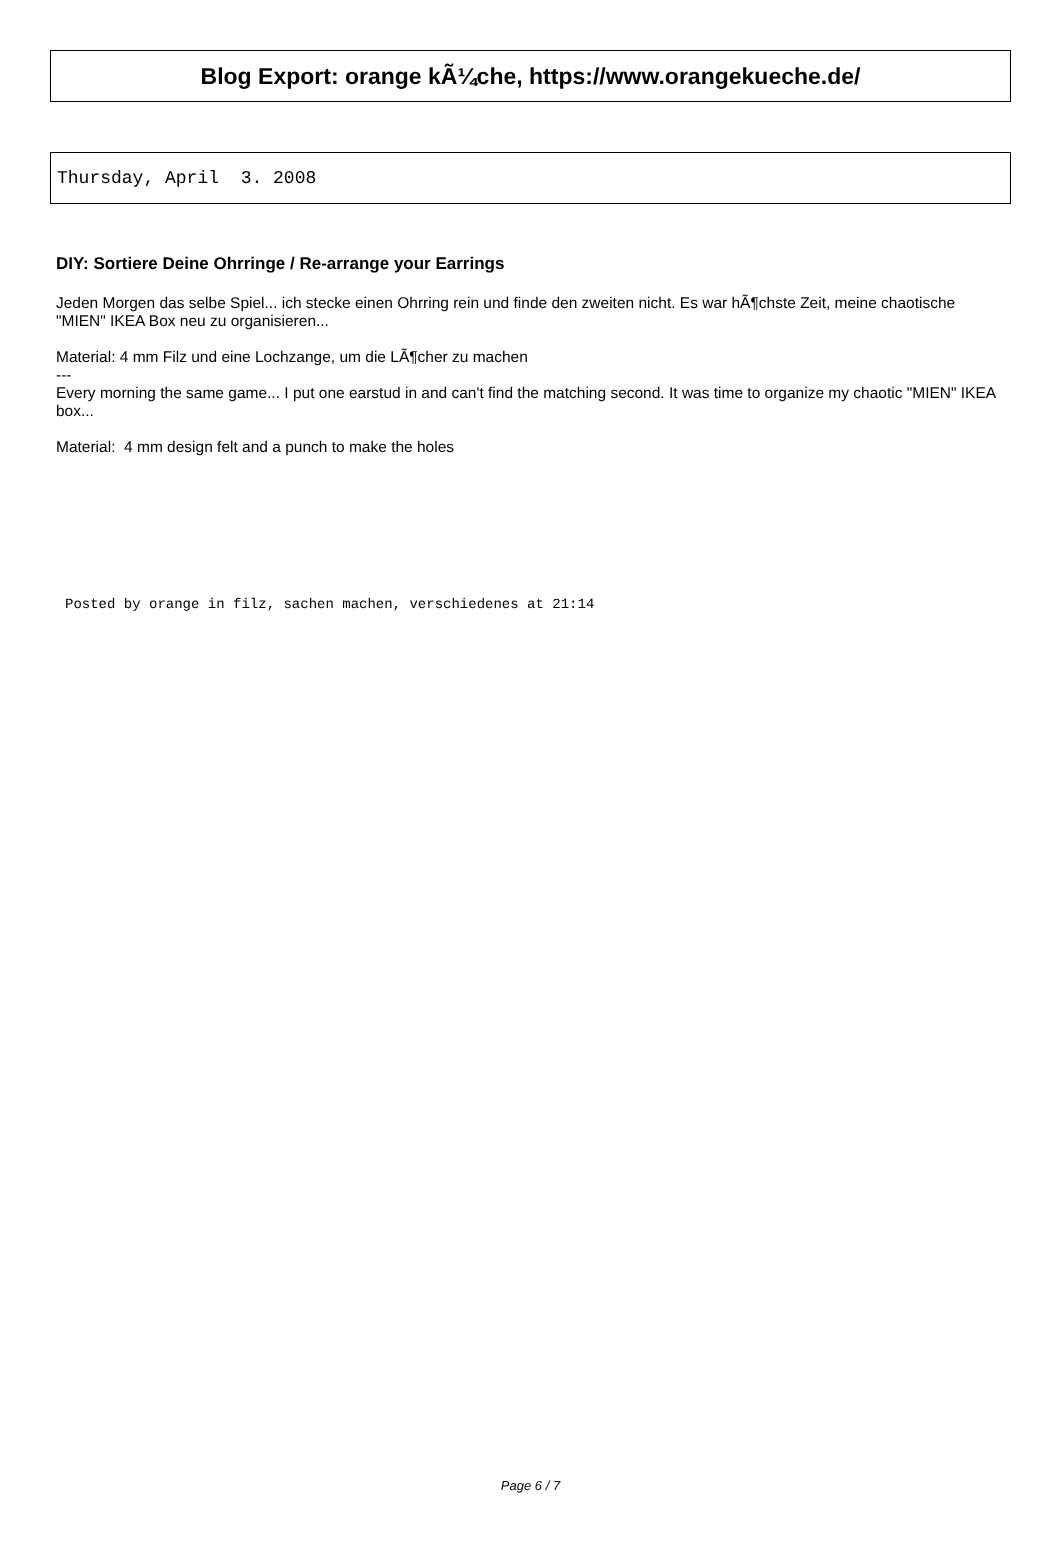Blog Export: orange kÃ¼che, https://www.orangekueche.de/
Thursday, April 3. 2008
DIY: Sortiere Deine Ohrringe / Re-arrange your Earrings
Jeden Morgen das selbe Spiel... ich stecke einen Ohrring rein und finde den zweiten nicht. Es war hÃ¶chste Zeit, meine chaotische "MIEN" IKEA Box neu zu organisieren...
Material: 4 mm Filz und eine Lochzange, um die LÃ¶cher zu machen
---
Every morning the same game... I put one earstud in and can't find the matching second. It was time to organize my chaotic "MIEN" IKEA box...
Material: 4 mm design felt and a punch to make the holes
Posted by orange in filz, sachen machen, verschiedenes at 21:14
Page 6 / 7